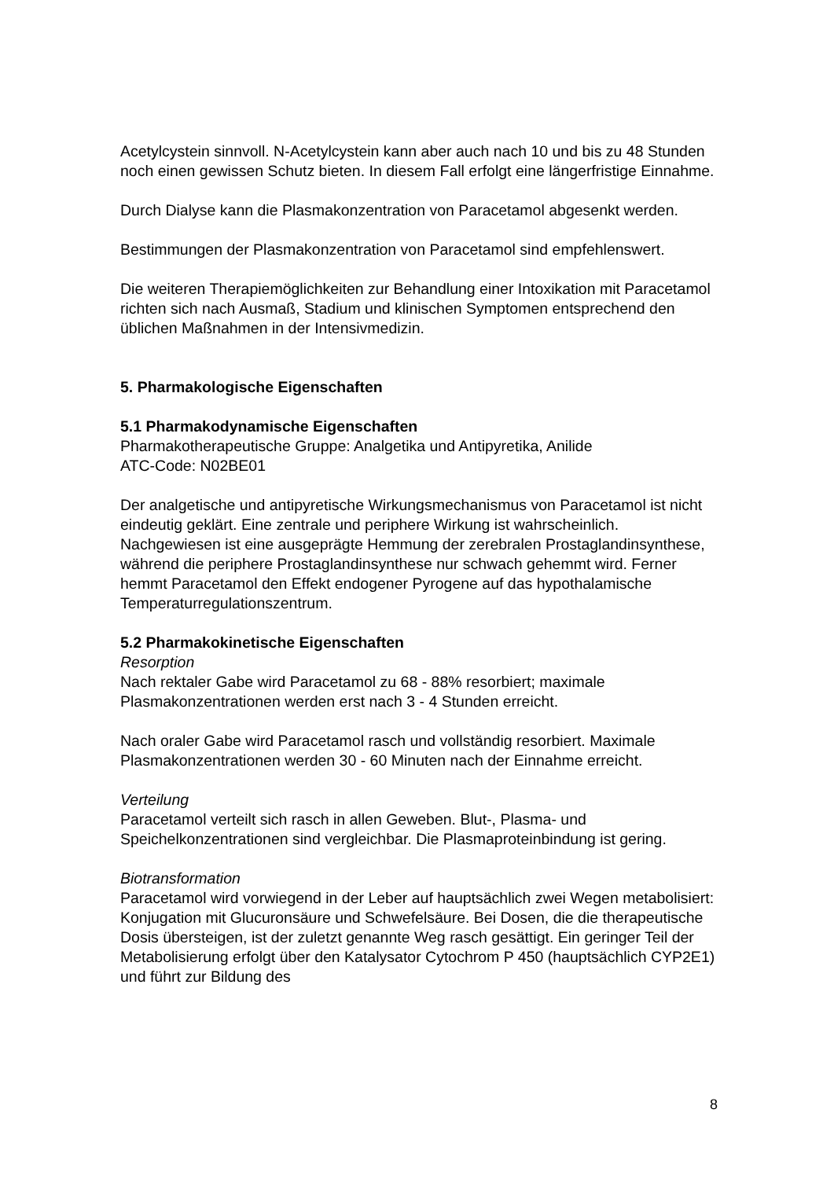Acetylcystein sinnvoll. N-Acetylcystein kann aber auch nach 10 und bis zu 48 Stunden noch einen gewissen Schutz bieten. In diesem Fall erfolgt eine längerfristige Einnahme.
Durch Dialyse kann die Plasmakonzentration von Paracetamol abgesenkt werden.
Bestimmungen der Plasmakonzentration von Paracetamol sind empfehlenswert.
Die weiteren Therapiemöglichkeiten zur Behandlung einer Intoxikation mit Paracetamol richten sich nach Ausmaß, Stadium und klinischen Symptomen entsprechend den üblichen Maßnahmen in der Intensivmedizin.
5. Pharmakologische Eigenschaften
5.1 Pharmakodynamische Eigenschaften
Pharmakotherapeutische Gruppe: Analgetika und Antipyretika, Anilide
ATC-Code: N02BE01
Der analgetische und antipyretische Wirkungsmechanismus von Paracetamol ist nicht eindeutig geklärt. Eine zentrale und periphere Wirkung ist wahrscheinlich. Nachgewiesen ist eine ausgeprägte Hemmung der zerebralen Prostaglandinsynthese, während die periphere Prostaglandinsynthese nur schwach gehemmt wird. Ferner hemmt Paracetamol den Effekt endogener Pyrogene auf das hypothalamische Temperaturregulationszentrum.
5.2 Pharmakokinetische Eigenschaften
Resorption
Nach rektaler Gabe wird Paracetamol zu 68 - 88% resorbiert; maximale Plasmakonzentrationen werden erst nach 3 - 4 Stunden erreicht.
Nach oraler Gabe wird Paracetamol rasch und vollständig resorbiert. Maximale Plasmakonzentrationen werden 30 - 60 Minuten nach der Einnahme erreicht.
Verteilung
Paracetamol verteilt sich rasch in allen Geweben. Blut-, Plasma- und Speichelkonzentrationen sind vergleichbar. Die Plasmaproteinbindung ist gering.
Biotransformation
Paracetamol wird vorwiegend in der Leber auf hauptsächlich zwei Wegen metabolisiert: Konjugation mit Glucuronsäure und Schwefelsäure. Bei Dosen, die die therapeutische Dosis übersteigen, ist der zuletzt genannte Weg rasch gesättigt. Ein geringer Teil der Metabolisierung erfolgt über den Katalysator Cytochrom P 450 (hauptsächlich CYP2E1) und führt zur Bildung des
8